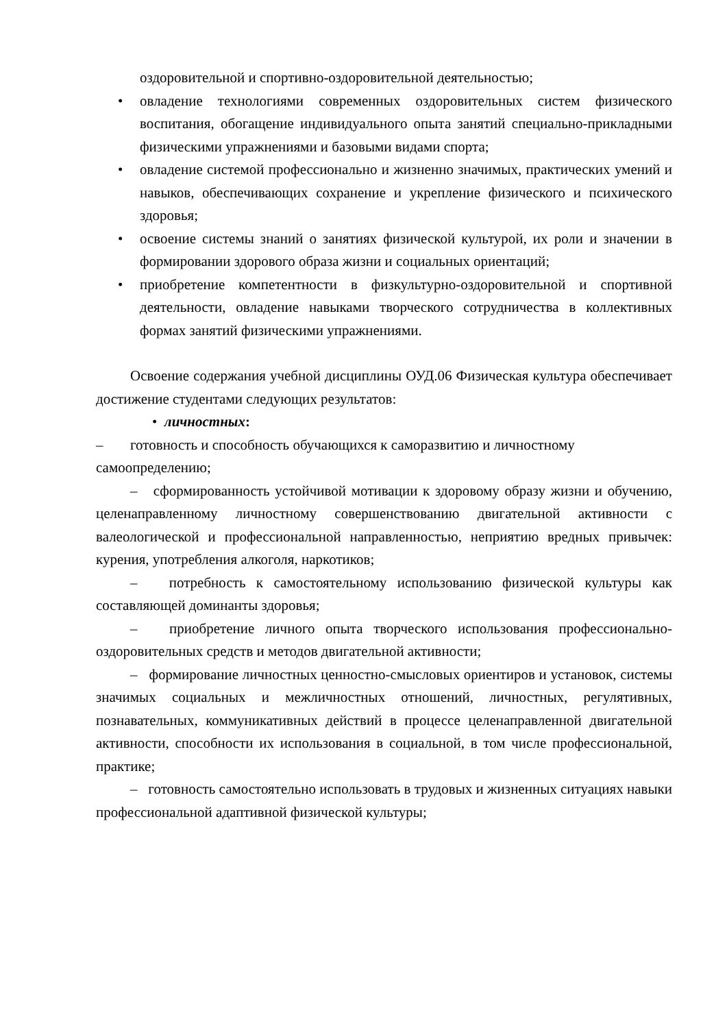оздоровительной и спортивно-оздоровительной деятельностью;
• овладение технологиями современных оздоровительных систем физического воспитания, обогащение индивидуального опыта занятий специально-прикладными физическими упражнениями и базовыми видами спорта;
• овладение системой профессионально и жизненно значимых, практических умений и навыков, обеспечивающих сохранение и укрепление физического и психического здоровья;
• освоение системы знаний о занятиях физической культурой, их роли и значении в формировании здорового образа жизни и социальных ориентаций;
• приобретение компетентности в физкультурно-оздоровительной и спортивной деятельности, овладение навыками творческого сотрудничества в коллективных формах занятий физическими упражнениями.
Освоение содержания учебной дисциплины ОУД.06 Физическая культура обеспечивает достижение студентами следующих результатов:
• личностных:
– готовность и способность обучающихся к саморазвитию и личностному
самоопределению;
– сформированность устойчивой мотивации к здоровому образу жизни и обучению, целенаправленному личностному совершенствованию двигательной активности с валеологической и профессиональной направленностью, неприятию вредных привычек: курения, употребления алкоголя, наркотиков;
– потребность к самостоятельному использованию физической культуры как составляющей доминанты здоровья;
– приобретение личного опыта творческого использования профессионально-оздоровительных средств и методов двигательной активности;
– формирование личностных ценностно-смысловых ориентиров и установок, системы значимых социальных и межличностных отношений, личностных, регулятивных, познавательных, коммуникативных действий в процессе целенаправленной двигательной активности, способности их использования в социальной, в том числе профессиональной, практике;
– готовность самостоятельно использовать в трудовых и жизненных ситуациях навыки профессиональной адаптивной физической культуры;